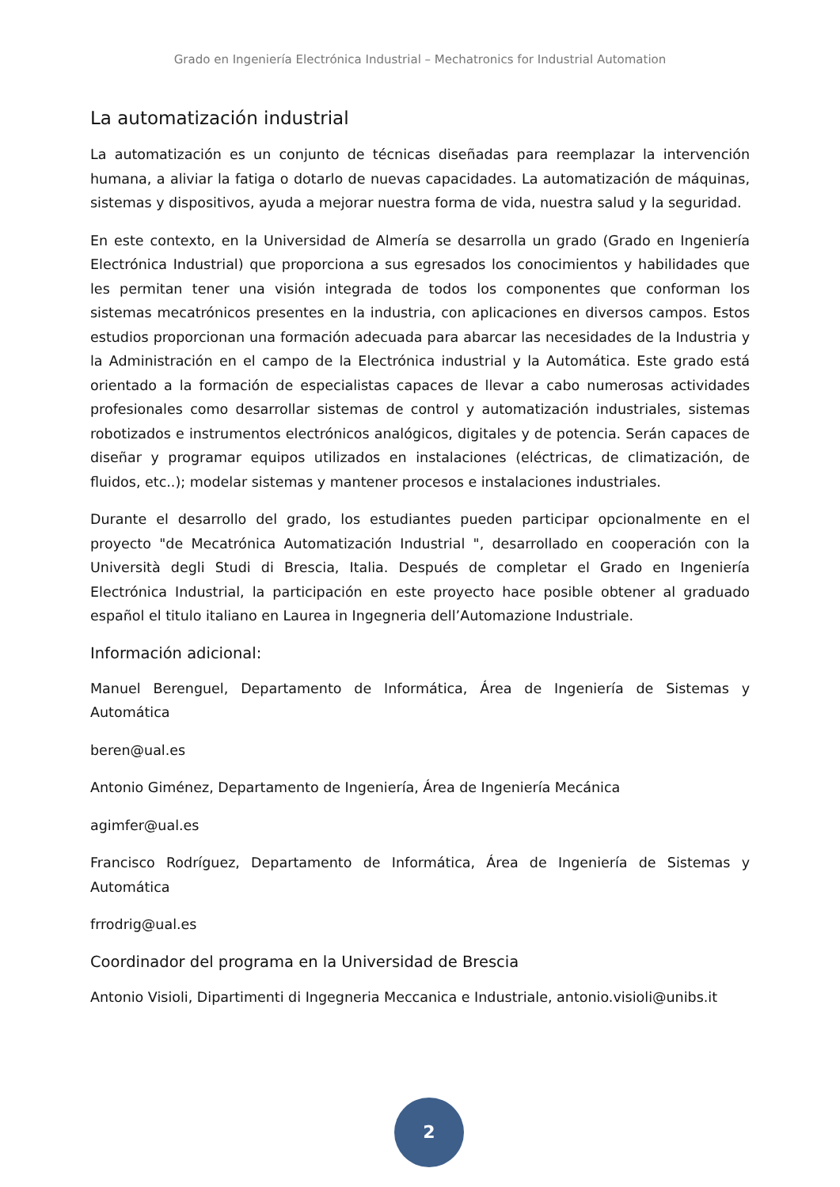Grado en Ingeniería Electrónica Industrial – Mechatronics for Industrial Automation
La automatización industrial
La automatización es un conjunto de técnicas diseñadas para reemplazar la intervención humana, a aliviar la fatiga o dotarlo de nuevas capacidades. La automatización de máquinas, sistemas y dispositivos, ayuda a mejorar nuestra forma de vida, nuestra salud y la seguridad.
En este contexto, en la Universidad de Almería se desarrolla un grado (Grado en Ingeniería Electrónica Industrial) que proporciona a sus egresados los conocimientos y habilidades que les permitan tener una visión integrada de todos los componentes que conforman los sistemas mecatrónicos presentes en la industria, con aplicaciones en diversos campos. Estos estudios proporcionan una formación adecuada para abarcar las necesidades de la Industria y la Administración en el campo de la Electrónica industrial y la Automática. Este grado está orientado a la formación de especialistas capaces de llevar a cabo numerosas actividades profesionales como desarrollar sistemas de control y automatización industriales, sistemas robotizados e instrumentos electrónicos analógicos, digitales y de potencia. Serán capaces de diseñar y programar equipos utilizados en instalaciones (eléctricas, de climatización, de fluidos, etc..); modelar sistemas y mantener procesos e instalaciones industriales.
Durante el desarrollo del grado, los estudiantes pueden participar opcionalmente en el proyecto "de Mecatrónica Automatización Industrial ", desarrollado en cooperación con la Università degli Studi di Brescia, Italia. Después de completar el Grado en Ingeniería Electrónica Industrial, la participación en este proyecto hace posible obtener al graduado español el titulo italiano en Laurea in Ingegneria dell’Automazione Industriale.
Información adicional:
Manuel Berenguel, Departamento de Informática, Área de Ingeniería de Sistemas y Automática
beren@ual.es
Antonio Giménez, Departamento de Ingeniería, Área de Ingeniería Mecánica
agimfer@ual.es
Francisco Rodríguez, Departamento de Informática, Área de Ingeniería de Sistemas y Automática
frrodrig@ual.es
Coordinador del programa en la Universidad de Brescia
Antonio Visioli, Dipartimenti di Ingegneria Meccanica e Industriale, antonio.visioli@unibs.it
2